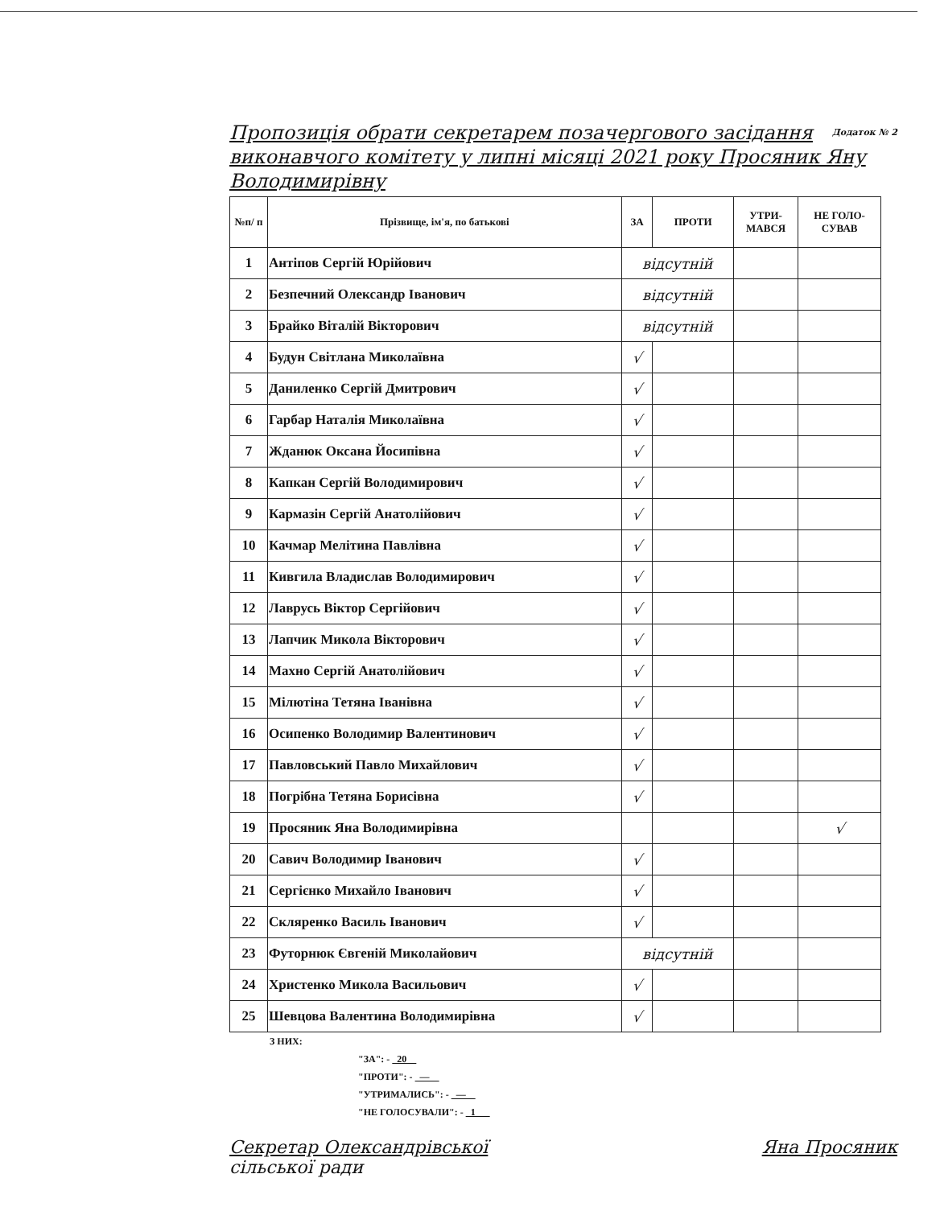Додаток № 2 Пропозиція обрати секретарем позачергового засідання виконавчого комітету у липні місяці 2021 року Просяник Яну Володимирівну
| №п/ п | Прізвище, ім'я, по батькові | ЗА | ПРОТИ | УТРИ- МАВСЯ | НЕ ГОЛО- СУВАВ |
| --- | --- | --- | --- | --- | --- |
| 1 | Антіпов Сергій Юрійович | відсутній | | | |
| 2 | Безпечний Олександр Іванович | відсутній | | | |
| 3 | Брайко Віталій Вікторович | відсутній | | | |
| 4 | Будун Світлана Миколаївна | √ | | | |
| 5 | Даниленко Сергій Дмитрович | √ | | | |
| 6 | Гарбар Наталія Миколаївна | √ | | | |
| 7 | Жданюк Оксана Йосипівна | √ | | | |
| 8 | Капкан Сергій Володимирович | √ | | | |
| 9 | Кармазін Сергій Анатолійович | √ | | | |
| 10 | Качмар Мелітина Павлівна | √ | | | |
| 11 | Кивгила Владислав Володимирович | √ | | | |
| 12 | Лаврусь Віктор Сергійович | √ | | | |
| 13 | Лапчик Микола Вікторович | √ | | | |
| 14 | Махно Сергій Анатолійович | √ | | | |
| 15 | Мілютіна Тетяна Іванівна | √ | | | |
| 16 | Осипенко Володимир Валентинович | √ | | | |
| 17 | Павловський Павло Михайлович | √ | | | |
| 18 | Погрібна Тетяна Борисівна | √ | | | |
| 19 | Просяник Яна Володимирівна | | | | √ |
| 20 | Савич Володимир Іванович | √ | | | |
| 21 | Сергієнко Михайло Іванович | √ | | | |
| 22 | Скляренко Василь Іванович | √ | | | |
| 23 | Футорнюк Євгеній Миколайович | відсутній | | | |
| 24 | Христенко Микола Васильович | √ | | | |
| 25 | Шевцова Валентина Володимирівна | √ | | | |
З НИХ:
"ЗА": - 20
"ПРОТИ": - —
"УТРИМАЛИСЬ": - —
"НЕ ГОЛОСУВАЛИ": - 1
Секретар Олександрівської
сільської ради Яна Просяник